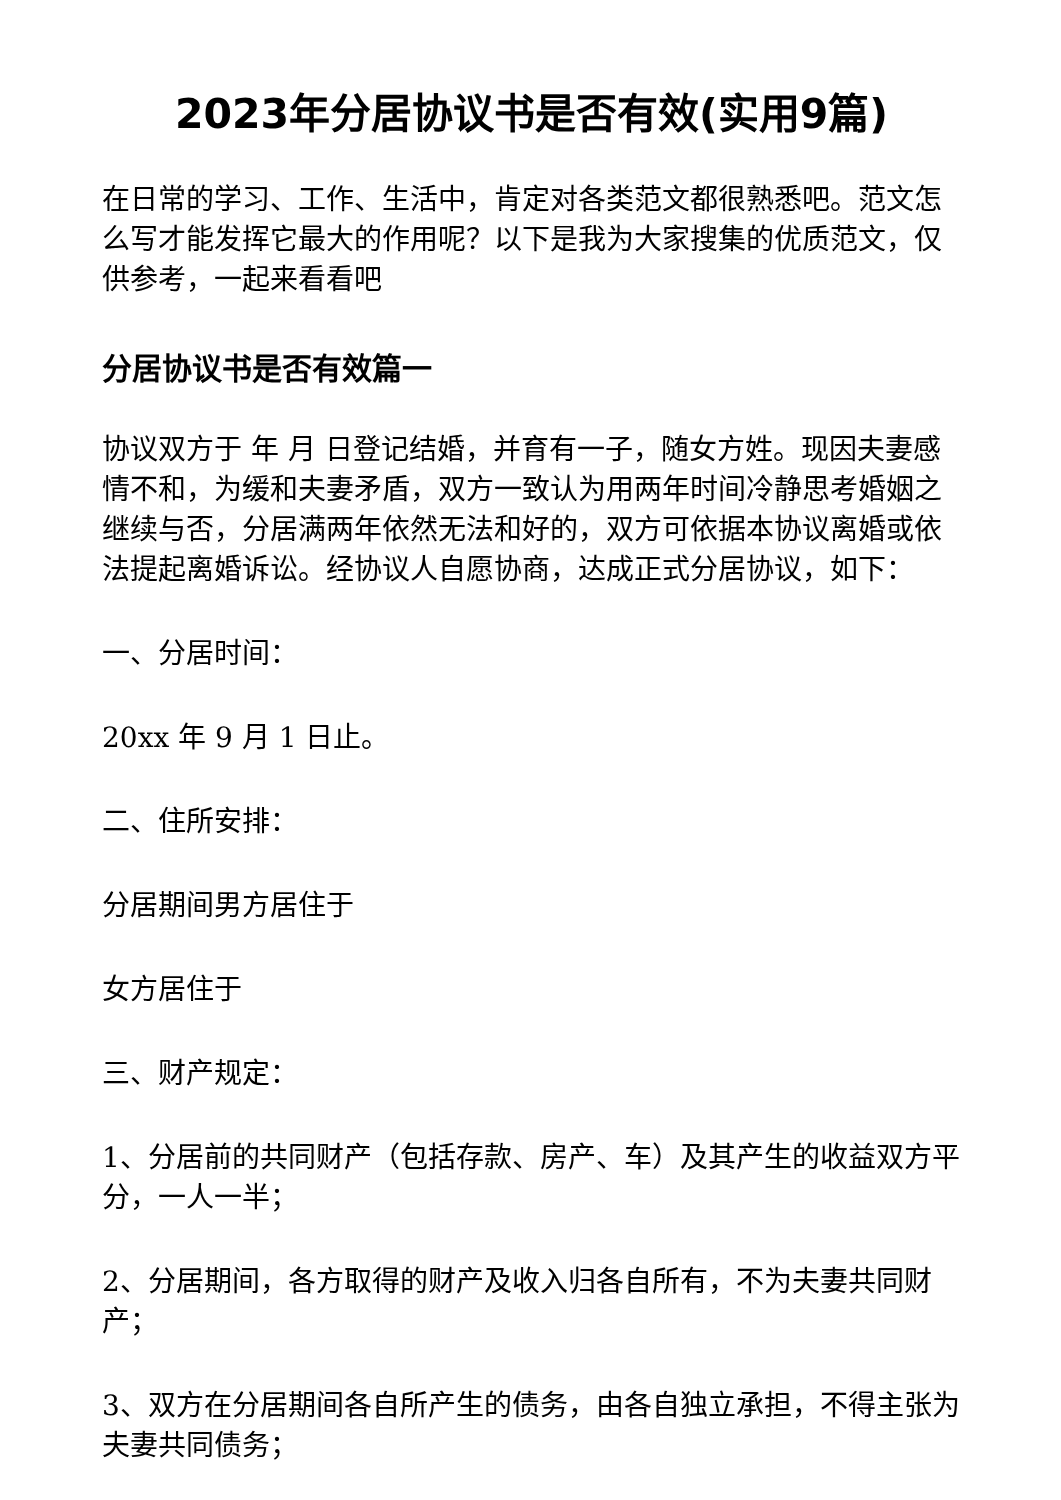2023年分居协议书是否有效(实用9篇)
在日常的学习、工作、生活中，肯定对各类范文都很熟悉吧。范文怎么写才能发挥它最大的作用呢？以下是我为大家搜集的优质范文，仅供参考，一起来看看吧
分居协议书是否有效篇一
协议双方于 年 月 日登记结婚，并育有一子，随女方姓。现因夫妻感情不和，为缓和夫妻矛盾，双方一致认为用两年时间冷静思考婚姻之继续与否，分居满两年依然无法和好的，双方可依据本协议离婚或依法提起离婚诉讼。经协议人自愿协商，达成正式分居协议，如下：
一、分居时间：
20xx 年 9 月 1 日止。
二、住所安排：
分居期间男方居住于
女方居住于
三、财产规定：
1、分居前的共同财产（包括存款、房产、车）及其产生的收益双方平分，一人一半；
2、分居期间，各方取得的财产及收入归各自所有，不为夫妻共同财产；
3、双方在分居期间各自所产生的债务，由各自独立承担，不得主张为夫妻共同债务；